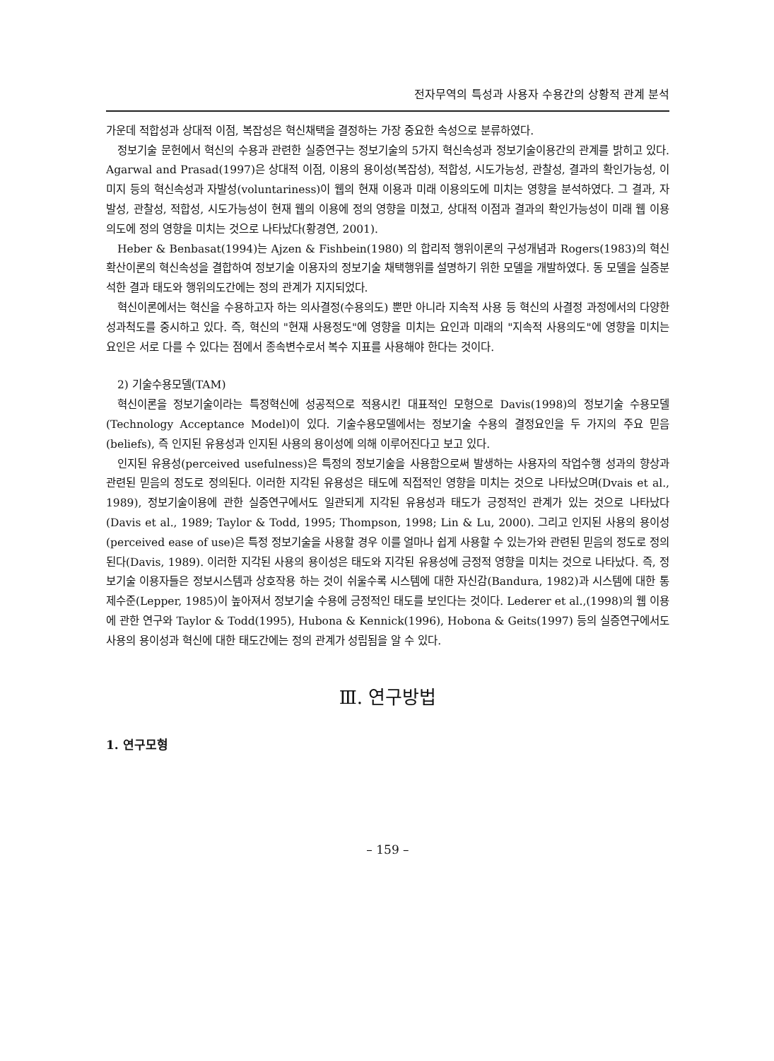전자무역의 특성과 사용자 수용간의 상황적 관계 분석
가운데 적합성과 상대적 이점, 복잡성은 혁신채택을 결정하는 가장 중요한 속성으로 분류하였다.
정보기술 문헌에서 혁신의 수용과 관련한 실증연구는 정보기술의 5가지 혁신속성과 정보기술이용간의 관계를 밝히고 있다. Agarwal and Prasad(1997)은 상대적 이점, 이용의 용이성(복잡성), 적합성, 시도가능성, 관찰성, 결과의 확인가능성, 이미지 등의 혁신속성과 자발성(voluntariness)이 웹의 현재 이용과 미래 이용의도에 미치는 영향을 분석하였다. 그 결과, 자발성, 관찰성, 적합성, 시도가능성이 현재 웹의 이용에 정의 영향을 미쳤고, 상대적 이점과 결과의 확인가능성이 미래 웹 이용의도에 정의 영향을 미치는 것으로 나타났다(황경연, 2001).
Heber & Benbasat(1994)는 Ajzen & Fishbein(1980) 의 합리적 행위이론의 구성개념과 Rogers(1983)의 혁신확산이론의 혁신속성을 결합하여 정보기술 이용자의 정보기술 채택행위를 설명하기 위한 모델을 개발하였다. 동 모델을 실증분석한 결과 태도와 행위의도간에는 정의 관계가 지지되었다.
혁신이론에서는 혁신을 수용하고자 하는 의사결정(수용의도) 뿐만 아니라 지속적 사용 등 혁신의 사결정 과정에서의 다양한 성과척도를 중시하고 있다. 즉, 혁신의 "현재 사용정도"에 영향을 미치는 요인과 미래의 "지속적 사용의도"에 영향을 미치는 요인은 서로 다를 수 있다는 점에서 종속변수로서 복수 지표를 사용해야 한다는 것이다.
2) 기술수용모델(TAM)
혁신이론을 정보기술이라는 특정혁신에 성공적으로 적용시킨 대표적인 모형으로 Davis(1998)의 정보기술 수용모델(Technology Acceptance Model)이 있다. 기술수용모델에서는 정보기술 수용의 결정요인을 두 가지의 주요 믿음(beliefs), 즉 인지된 유용성과 인지된 사용의 용이성에 의해 이루어진다고 보고 있다.
인지된 유용성(perceived usefulness)은 특정의 정보기술을 사용함으로써 발생하는 사용자의 작업수행 성과의 향상과 관련된 믿음의 정도로 정의된다. 이러한 지각된 유용성은 태도에 직접적인 영향을 미치는 것으로 나타났으며(Dvais et al., 1989), 정보기술이용에 관한 실증연구에서도 일관되게 지각된 유용성과 태도가 긍정적인 관계가 있는 것으로 나타났다(Davis et al., 1989; Taylor & Todd, 1995; Thompson, 1998; Lin & Lu, 2000). 그리고 인지된 사용의 용이성(perceived ease of use)은 특정 정보기술을 사용할 경우 이를 얼마나 쉽게 사용할 수 있는가와 관련된 믿음의 정도로 정의된다(Davis, 1989). 이러한 지각된 사용의 용이성은 태도와 지각된 유용성에 긍정적 영향을 미치는 것으로 나타났다. 즉, 정보기술 이용자들은 정보시스템과 상호작용 하는 것이 쉬울수록 시스템에 대한 자신감(Bandura, 1982)과 시스템에 대한 통제수준(Lepper, 1985)이 높아져서 정보기술 수용에 긍정적인 태도를 보인다는 것이다. Lederer et al.,(1998)의 웹 이용에 관한 연구와 Taylor & Todd(1995), Hubona & Kennick(1996), Hobona & Geits(1997) 등의 실증연구에서도 사용의 용이성과 혁신에 대한 태도간에는 정의 관계가 성립됨을 알 수 있다.
Ⅲ. 연구방법
1. 연구모형
– 159 –